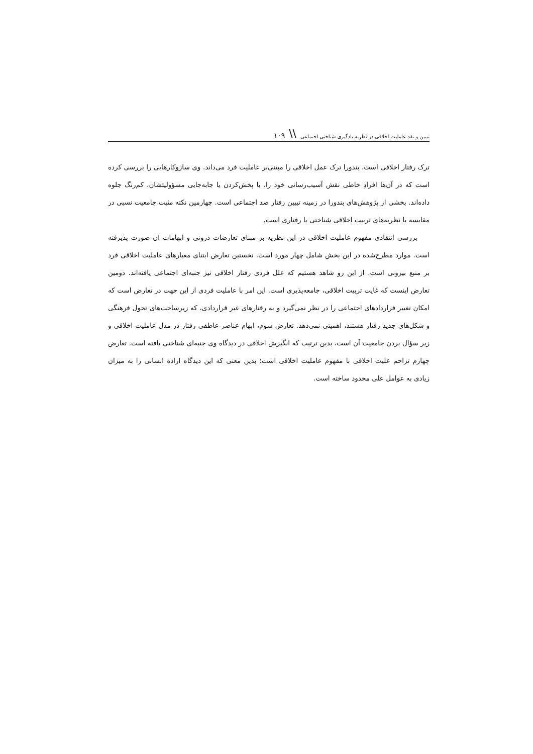تبیین و نقد عاملیت اخلاقی در نظریه یادگیری شناختی اجتماعی \\ ۱۰۹
ترک رفتار اخلاقی است. بندورا ترک عمل اخلاقی را مبتنی‌بر عاملیت فرد می‌داند. وی سازوکارهایی را بررسی کرده است که در آن‌ها افرادِ خاطی نقش آسیب‌رسانی خود را، با پخش‌کردن یا جابه‌جایی مسؤولیتشان، کم‌رنگ جلوه داده‌اند. بخشی از پژوهش‌های بندورا در زمینه تبیین رفتار ضد اجتماعی است. چهارمین نکته مثبت جامعیت نسبی در مقایسه با نظریه‌های تربیت اخلاقی شناختی یا رفتاری است.
بررسی انتقادی مفهوم عاملیت اخلاقی در این نظریه بر مبنای تعارضات درونی و ابهامات آن صورت پذیرفته است. موارد مطرح‌شده در این بخش شامل چهار مورد است. نخستین تعارض ابتنای معیارهای عاملیت اخلاقی فرد بر منبع بیرونی است. از این رو شاهد هستیم که علل فردی رفتار اخلاقی نیز جنبه‌ای اجتماعی یافته‌اند. دومین تعارض اینست که غایت تربیت اخلاقی، جامعه‌پذیری است. این امر با عاملیت فردی از این جهت در تعارض است که امکان تغییر قراردادهای اجتماعی را در نظر نمی‌گیرد و به رفتارهای غیر قراردادی، که زیرساخت‌های تحول فرهنگی و شکل‌های جدید رفتار هستند، اهمیتی نمی‌دهد. تعارض سوم، ابهام عناصر عاطفی رفتار در مدل عاملیت اخلاقی و زیر سؤال بردن جامعیت آن است، بدین ترتیب که انگیزش اخلاقی در دیدگاه وی جنبه‌ای شناختی یافته است. تعارض چهارم تزاحم علیت اخلاقی با مفهوم عاملیت اخلاقی است؛ بدین معنی که این دیدگاه اراده انسانی را به میزان زیادی به عوامل علی محدود ساخته است.